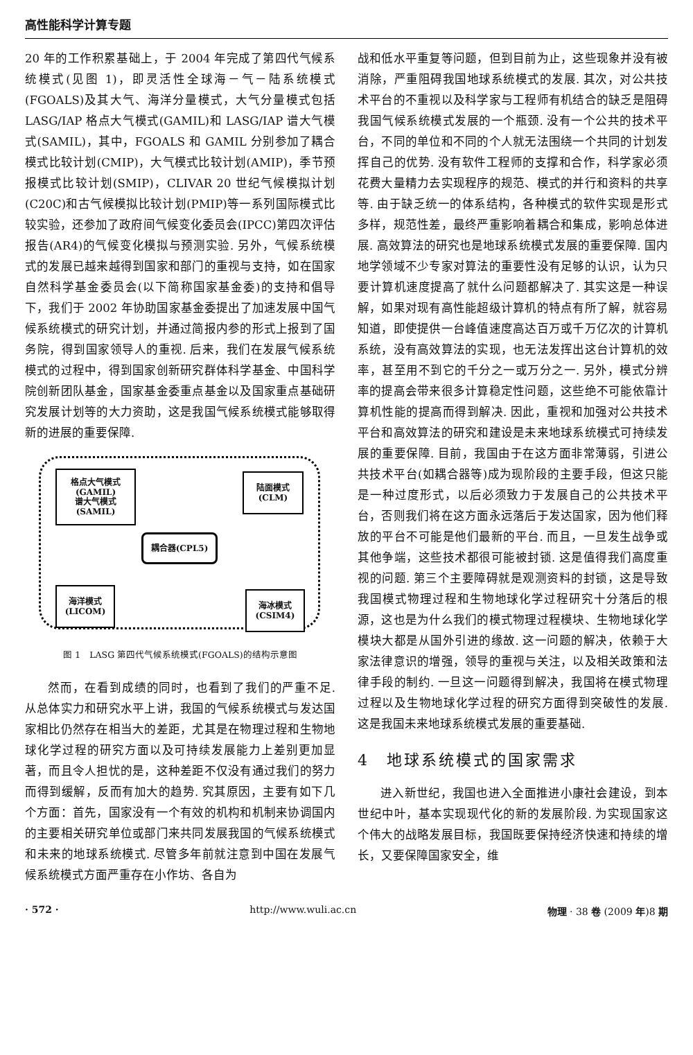高性能科学计算专题
20 年的工作积累基础上，于 2004 年完成了第四代气候系统模式(见图 1)，即灵活性全球海－气－陆系统模式(FGOALS)及其大气、海洋分量模式，大气分量模式包括 LASG/IAP 格点大气模式(GAMIL)和 LASG/IAP 谱大气模式(SAMIL)，其中，FGOALS 和 GAMIL 分别参加了耦合模式比较计划(CMIP)，大气模式比较计划(AMIP)，季节预报模式比较计划(SMIP)，CLIVAR 20 世纪气候模拟计划(C20C)和古气候模拟比较计划(PMIP)等一系列国际模式比较实验，还参加了政府间气候变化委员会(IPCC)第四次评估报告(AR4)的气候变化模拟与预测实验. 另外，气候系统模式的发展已越来越得到国家和部门的重视与支持，如在国家自然科学基金委员会(以下简称国家基金委)的支持和倡导下，我们于 2002 年协助国家基金委提出了加速发展中国气候系统模式的研究计划，并通过简报内参的形式上报到了国务院，得到国家领导人的重视. 后来，我们在发展气候系统模式的过程中，得到国家创新研究群体科学基金、中国科学院创新团队基金，国家基金委重点基金以及国家重点基础研究发展计划等的大力资助，这是我国气候系统模式能够取得新的进展的重要保障.
格点大气模式
(GAMIL)
谱大气模式
(SAMIL)
陆面模式
(CLM)
耦合器(CPL5)
海洋模式
(LICOM)
海冰模式
(CSIM4)
图 1　LASG 第四代气候系统模式(FGOALS)的结构示意图
然而，在看到成绩的同时，也看到了我们的严重不足. 从总体实力和研究水平上讲，我国的气候系统模式与发达国家相比仍然存在相当大的差距，尤其是在物理过程和生物地球化学过程的研究方面以及可持续发展能力上差别更加显著，而且令人担忧的是，这种差距不仅没有通过我们的努力而得到缓解，反而有加大的趋势. 究其原因，主要有如下几个方面：首先，国家没有一个有效的机构和机制来协调国内的主要相关研究单位或部门来共同发展我国的气候系统模式和未来的地球系统模式. 尽管多年前就注意到中国在发展气候系统模式方面严重存在小作坊、各自为
战和低水平重复等问题，但到目前为止，这些现象并没有被消除，严重阻碍我国地球系统模式的发展. 其次，对公共技术平台的不重视以及科学家与工程师有机结合的缺乏是阻碍我国气候系统模式发展的一个瓶颈. 没有一个公共的技术平台，不同的单位和不同的个人就无法围绕一个共同的计划发挥自己的优势. 没有软件工程师的支撑和合作，科学家必须花费大量精力去实现程序的规范、模式的并行和资料的共享等. 由于缺乏统一的体系结构，各种模式的软件实现是形式多样，规范性差，最终严重影响着耦合和集成，影响总体进展. 高效算法的研究也是地球系统模式发展的重要保障. 国内地学领域不少专家对算法的重要性没有足够的认识，认为只要计算机速度提高了就什么问题都解决了. 其实这是一种误解，如果对现有高性能超级计算机的特点有所了解，就容易知道，即使提供一台峰值速度高达百万或千万亿次的计算机系统，没有高效算法的实现，也无法发挥出这台计算机的效率，甚至用不到它的千分之一或万分之一. 另外，模式分辨率的提高会带来很多计算稳定性问题，这些绝不可能依靠计算机性能的提高而得到解决. 因此，重视和加强对公共技术平台和高效算法的研究和建设是未来地球系统模式可持续发展的重要保障. 目前，我国由于在这方面非常薄弱，引进公共技术平台(如耦合器等)成为现阶段的主要手段，但这只能是一种过度形式，以后必须致力于发展自己的公共技术平台，否则我们将在这方面永远落后于发达国家，因为他们释放的平台不可能是他们最新的平台. 而且，一旦发生战争或其他争端，这些技术都很可能被封锁. 这是值得我们高度重视的问题. 第三个主要障碍就是观测资料的封锁，这是导致我国模式物理过程和生物地球化学过程研究十分落后的根源，这也是为什么我们的模式物理过程模块、生物地球化学模块大都是从国外引进的缘故. 这一问题的解决，依赖于大家法律意识的增强，领导的重视与关注，以及相关政策和法律手段的制约. 一旦这一问题得到解决，我国将在模式物理过程以及生物地球化学过程的研究方面得到突破性的发展. 这是我国未来地球系统模式发展的重要基础.
4　地球系统模式的国家需求
进入新世纪，我国也进入全面推进小康社会建设，到本世纪中叶，基本实现现代化的新的发展阶段. 为实现国家这个伟大的战略发展目标，我国既要保持经济快速和持续的增长，又要保障国家安全，维
· 572 · http://www.wuli.ac.cn 物理 · 38 卷 (2009 年)8 期